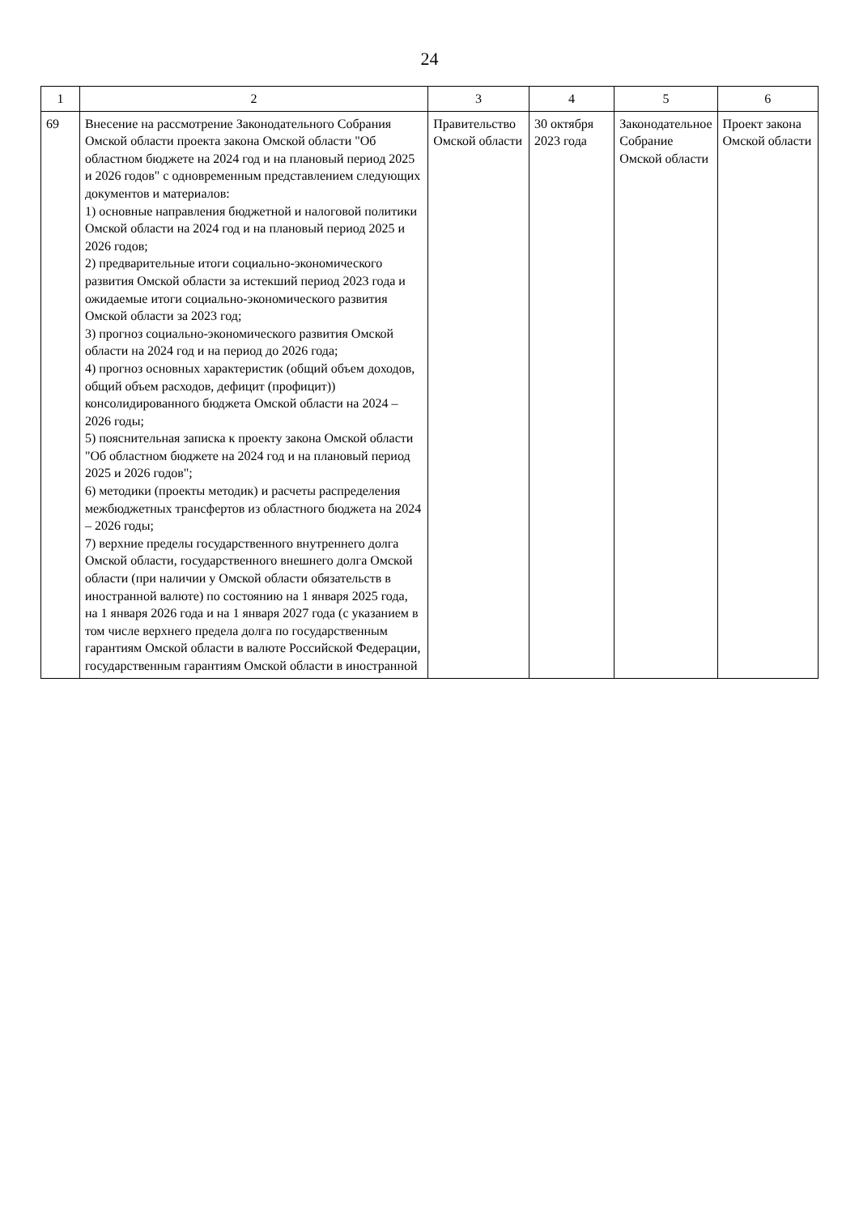24
| 1 | 2 | 3 | 4 | 5 | 6 |
| --- | --- | --- | --- | --- | --- |
| 69 | Внесение на рассмотрение Законодательного Собрания Омской области проекта закона Омской области "Об областном бюджете на 2024 год и на плановый период 2025 и 2026 годов" с одновременным представлением следующих документов и материалов: 1) основные направления бюджетной и налоговой политики Омской области на 2024 год и на плановый период 2025 и 2026 годов; 2) предварительные итоги социально-экономического развития Омской области за истекший период 2023 года и ожидаемые итоги социально-экономического развития Омской области за 2023 год; 3) прогноз социально-экономического развития Омской области на 2024 год и на период до 2026 года; 4) прогноз основных характеристик (общий объем доходов, общий объем расходов, дефицит (профицит)) консолидированного бюджета Омской области на 2024 – 2026 годы; 5) пояснительная записка к проекту закона Омской области "Об областном бюджете на 2024 год и на плановый период 2025 и 2026 годов"; 6) методики (проекты методик) и расчеты распределения межбюджетных трансфертов из областного бюджета на 2024 – 2026 годы; 7) верхние пределы государственного внутреннего долга Омской области, государственного внешнего долга Омской области (при наличии у Омской области обязательств в иностранной валюте) по состоянию на 1 января 2025 года, на 1 января 2026 года и на 1 января 2027 года (с указанием в том числе верхнего предела долга по государственным гарантиям Омской области в валюте Российской Федерации, государственным гарантиям Омской области в иностранной | Правительство Омской области | 30 октября 2023 года | Законодательное Собрание Омской области | Проект закона Омской области |